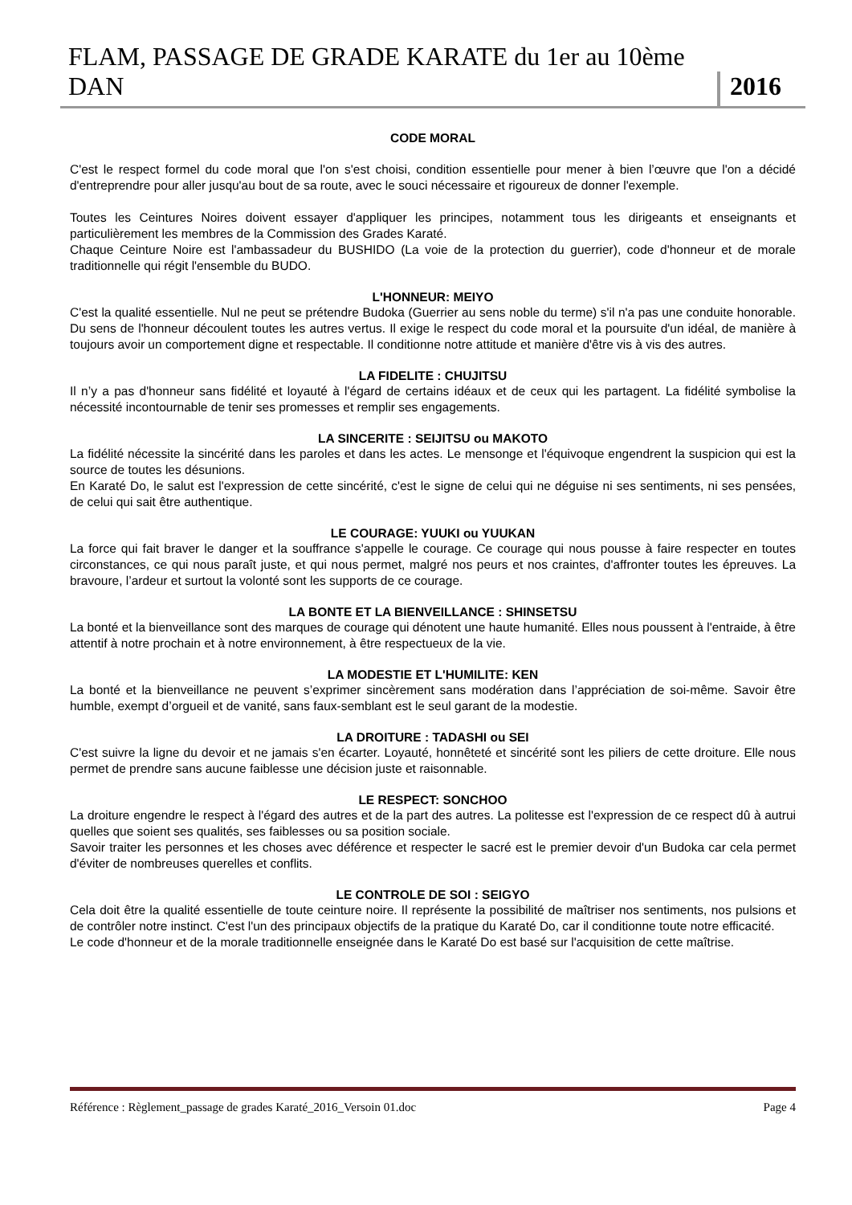FLAM, PASSAGE DE GRADE KARATE du 1er au 10ème DAN 2016
CODE MORAL
C'est le respect formel du code moral que l'on s'est choisi, condition essentielle pour mener à bien l’œuvre que l'on a décidé d'entreprendre pour aller jusqu'au bout de sa route, avec le souci nécessaire et rigoureux de donner l'exemple.
Toutes les Ceintures Noires doivent essayer d'appliquer les principes, notamment tous les dirigeants et enseignants et particulièrement les membres de la Commission des Grades Karaté.
Chaque Ceinture Noire est l'ambassadeur du BUSHIDO (La voie de la protection du guerrier), code d'honneur et de morale traditionnelle qui régit l'ensemble du BUDO.
L'HONNEUR: MEIYO
C'est la qualité essentielle. Nul ne peut se prétendre Budoka (Guerrier au sens noble du terme) s'il n'a pas une conduite honorable. Du sens de l'honneur découlent toutes les autres vertus. Il exige le respect du code moral et la poursuite d'un idéal, de manière à toujours avoir un comportement digne et respectable. Il conditionne notre attitude et manière d'être vis à vis des autres.
LA FIDELITE : CHUJITSU
Il n’y a pas d'honneur sans fidélité et loyauté à l'égard de certains idéaux et de ceux qui les partagent. La fidélité symbolise la nécessité incontournable de tenir ses promesses et remplir ses engagements.
LA SINCERITE : SEIJITSU ou MAKOTO
La fidélité nécessite la sincérité dans les paroles et dans les actes. Le mensonge et l'équivoque engendrent la suspicion qui est la source de toutes les désunions.
En Karaté Do, le salut est l'expression de cette sincérité, c'est le signe de celui qui ne déguise ni ses sentiments, ni ses pensées, de celui qui sait être authentique.
LE COURAGE: YUUKI ou YUUKAN
La force qui fait braver le danger et la souffrance s'appelle le courage. Ce courage qui nous pousse à faire respecter en toutes circonstances, ce qui nous paraît juste, et qui nous permet, malgré nos peurs et nos craintes, d'affronter toutes les épreuves. La bravoure, l’ardeur et surtout la volonté sont les supports de ce courage.
LA BONTE ET LA BIENVEILLANCE : SHINSETSU
La bonté et la bienveillance sont des marques de courage qui dénotent une haute humanité. Elles nous poussent à l'entraide, à être attentif à notre prochain et à notre environnement, à être respectueux de la vie.
LA MODESTIE ET L'HUMILITE: KEN
La bonté et la bienveillance ne peuvent s’exprimer sincèrement sans modération dans l’appréciation de soi-même. Savoir être humble, exempt d’orgueil et de vanité, sans faux-semblant est le seul garant de la modestie.
LA DROITURE : TADASHI ou SEI
C'est suivre la ligne du devoir et ne jamais s'en écarter. Loyauté, honnêteté et sincérité sont les piliers de cette droiture. Elle nous permet de prendre sans aucune faiblesse une décision juste et raisonnable.
LE RESPECT: SONCHOO
La droiture engendre le respect à l'égard des autres et de la part des autres. La politesse est l'expression de ce respect dû à autrui quelles que soient ses qualités, ses faiblesses ou sa position sociale.
Savoir traiter les personnes et les choses avec déférence et respecter le sacré est le premier devoir d'un Budoka car cela permet d'éviter de nombreuses querelles et conflits.
LE CONTROLE DE SOI : SEIGYO
Cela doit être la qualité essentielle de toute ceinture noire. Il représente la possibilité de maîtriser nos sentiments, nos pulsions et de contrôler notre instinct. C'est l'un des principaux objectifs de la pratique du Karaté Do, car il conditionne toute notre efficacité.
Le code d'honneur et de la morale traditionnelle enseignée dans le Karaté Do est basé sur l'acquisition de cette maîtrise.
Référence : Règlement_passage de grades Karaté_2016_Versoin 01.doc Page 4